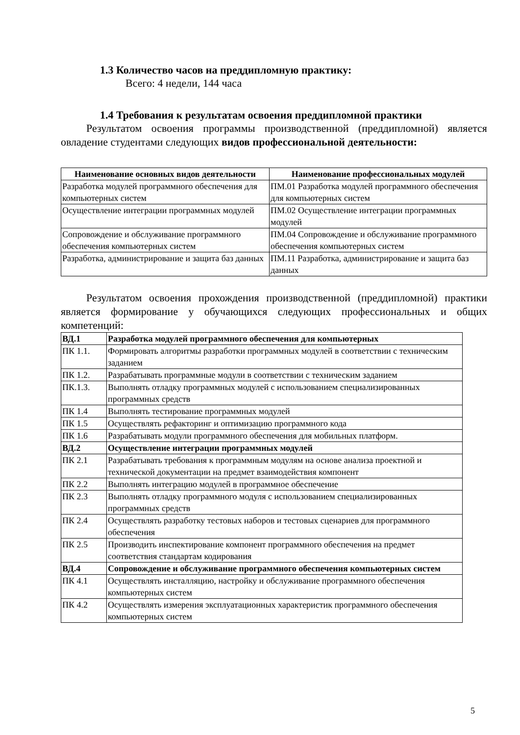1.3 Количество часов на преддипломную практику:
Всего: 4 недели, 144 часа
1.4 Требования к результатам освоения преддипломной практики
Результатом освоения программы производственной (преддипломной) является овладение студентами следующих видов профессиональной деятельности:
| Наименование основных видов деятельности | Наименование профессиональных модулей |
| --- | --- |
| Разработка модулей программного обеспечения для компьютерных систем | ПМ.01 Разработка модулей программного обеспечения для компьютерных систем |
| Осуществление интеграции программных модулей | ПМ.02 Осуществление интеграции программных модулей |
| Сопровождение и обслуживание программного обеспечения компьютерных систем | ПМ.04 Сопровождение и обслуживание программного обеспечения компьютерных систем |
| Разработка, администрирование и защита баз данных | ПМ.11 Разработка, администрирование и защита баз данных |
Результатом освоения прохождения производственной (преддипломной) практики является формирование у обучающихся следующих профессиональных и общих компетенций:
| ВД.1 | Разработка модулей программного обеспечения для компьютерных |
| ПК 1.1. | Формировать алгоритмы разработки программных модулей в соответствии с техническим заданием |
| ПК 1.2. | Разрабатывать программные модули в соответствии с техническим заданием |
| ПК.1.3. | Выполнять отладку программных модулей с использованием специализированных программных средств |
| ПК 1.4 | Выполнять тестирование программных модулей |
| ПК 1.5 | Осуществлять рефакторинг и оптимизацию программного кода |
| ПК 1.6 | Разрабатывать модули программного обеспечения для мобильных платформ. |
| ВД.2 | Осуществление интеграции программных модулей |
| ПК 2.1 | Разрабатывать требования к программным модулям на основе анализа проектной и технической документации на предмет взаимодействия компонент |
| ПК 2.2 | Выполнять интеграцию модулей в программное обеспечение |
| ПК 2.3 | Выполнять отладку программного модуля с использованием специализированных программных средств |
| ПК 2.4 | Осуществлять разработку тестовых наборов и тестовых сценариев для программного обеспечения |
| ПК 2.5 | Производить инспектирование компонент программного обеспечения на предмет соответствия стандартам кодирования |
| ВД.4 | Сопровождение и обслуживание программного обеспечения компьютерных систем |
| ПК 4.1 | Осуществлять инсталляцию, настройку и обслуживание программного обеспечения компьютерных систем |
| ПК 4.2 | Осуществлять измерения эксплуатационных характеристик программного обеспечения компьютерных систем |
5